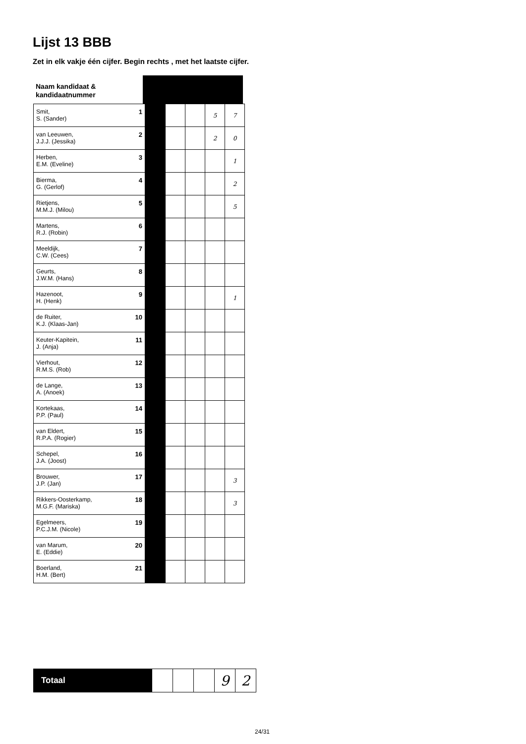Lijst 13 BBB
Zet in elk vakje één cijfer. Begin rechts , met het laatste cijfer.
Naam kandidaat &
kandidaatnummer
| Smit, 1 S. (Sander) | | | | 5 | 7 |
| van Leeuwen, 2 J.J.J. (Jessika) | | | | 2 | 0 |
| Herben, 3 E.M. (Eveline) | | | | | 1 |
| Bierma, 4 G. (Gerlof) | | | | | 2 |
| Rietjens, 5 M.M.J. (Milou) | | | | | 5 |
| Martens, 6 R.J. (Robin) | | | | | |
| Meeldijk, 7 C.W. (Cees) | | | | | |
| Geurts, 8 J.W.M. (Hans) | | | | | |
| Hazenoot, 9 H. (Henk) | | | | | 1 |
| de Ruiter, 10 K.J. (Klaas-Jan) | | | | | |
| Keuter-Kapitein, 11 J. (Anja) | | | | | |
| Vierhout, 12 R.M.S. (Rob) | | | | | |
| de Lange, 13 A. (Anoek) | | | | | |
| Kortekaas, 14 P.P. (Paul) | | | | | |
| van Eldert, 15 R.P.A. (Rogier) | | | | | |
| Schepel, 16 J.A. (Joost) | | | | | |
| Brouwer, 17 J.P. (Jan) | | | | | 3 |
| Rikkers-Oosterkamp, 18 M.G.F. (Mariska) | | | | | 3 |
| Egelmeers, 19 P.C.J.M. (Nicole) | | | | | |
| van Marum, 20 E. (Eddie) | | | | | |
| Boerland, 21 H.M. (Bert) | | | | | |
| Totaal | | | | 9 | 2 |
24/31